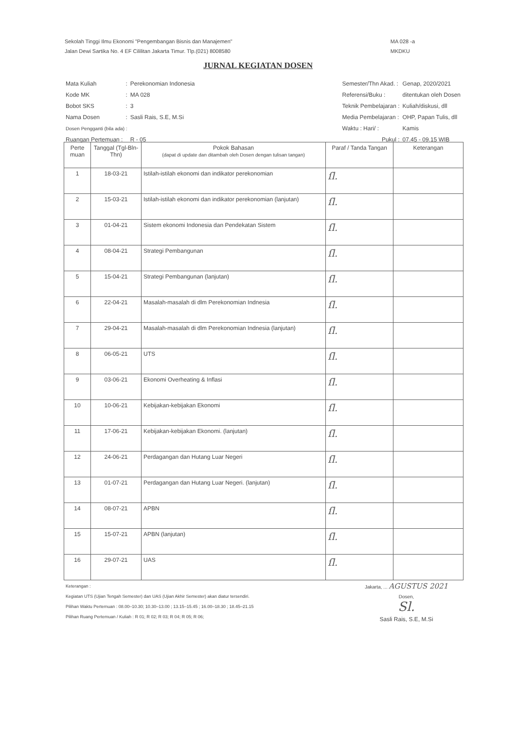Sekolah Tinggi Ilmu Ekonomi "Pengembangan Bisnis dan Manajemen"
Jalan Dewi Sartika No. 4 EF Cililitan Jakarta Timur. Tlp.(021) 8008580
MA 028 -a
MKDKU
JURNAL KEGIATAN DOSEN
| Mata Kuliah | : | Perekonomian Indonesia |
| Kode MK | : | MA 028 |
| Bobot SKS | : | 3 |
| Nama Dosen | : | Sasli Rais, S.E, M.Si |
| Dosen Pengganti (bila ada) : | | |
| Ruangan Pertemuan : | | R - 05 |
| Semester/Thn Akad. : | Genap, 2020/2021 |
| Referensi/Buku : | ditentukan oleh Dosen |
| Teknik Pembelajaran : | Kuliah/diskusi, dll |
| Media Pembelajaran : | OHP, Papan Tulis, dll |
| Waktu : Hari/ : | Kamis |
| Pukul : | 07.45 - 09.15 WIB |
| Perte muan | Tanggal (Tgl-Bln-Thn) | Pokok Bahasan (dapat di update dan ditambah oleh Dosen dengan tulisan tangan) | Paraf / Tanda Tangan | Keterangan |
| --- | --- | --- | --- | --- |
| 1 | 18-03-21 | Istilah-istilah ekonomi dan indikator perekonomian | ſl. | |
| 2 | 15-03-21 | Istilah-istilah ekonomi dan indikator perekonomian (lanjutan) | ſl. | |
| 3 | 01-04-21 | Sistem ekonomi Indonesia dan Pendekatan Sistem | ſl. | |
| 4 | 08-04-21 | Strategi Pembangunan | ſl. | |
| 5 | 15-04-21 | Strategi Pembangunan (lanjutan) | ſl. | |
| 6 | 22-04-21 | Masalah-masalah di dlm Perekonomian Indnesia | ſl. | |
| 7 | 29-04-21 | Masalah-masalah di dlm Perekonomian Indnesia (lanjutan) | ſl. | |
| 8 | 06-05-21 | UTS | ſl. | |
| 9 | 03-06-21 | Ekonomi Overheating & Inflasi | ſl. | |
| 10 | 10-06-21 | Kebijakan-kebijakan Ekonomi | ſl. | |
| 11 | 17-06-21 | Kebijakan-kebijakan Ekonomi. (lanjutan) | ſl. | |
| 12 | 24-06-21 | Perdagangan dan Hutang Luar Negeri | ſl. | |
| 13 | 01-07-21 | Perdagangan dan Hutang Luar Negeri. (lanjutan) | ſl. | |
| 14 | 08-07-21 | APBN | ſl. | |
| 15 | 15-07-21 | APBN (lanjutan) | ſl. | |
| 16 | 29-07-21 | UAS | ſl. | |
Keterangan :
Kegiatan UTS (Ujian Tengah Semester) dan UAS (Ujian Akhir Semester) akan diatur tersendiri.
Pilihan Waktu Pertemuan : 08.00–10.30; 10.30–13.00 ; 13.15–15.45 ; 16.00–18.30 ; 18.45–21.15
Pilihan Ruang Pertemuan / Kuliah : R 01; R 02; R 03; R 04; R 05; R 06;
Jakarta, ... AGUSTUS 2021
Dosen,
Sl.
Sasli Rais, S.E, M.Si